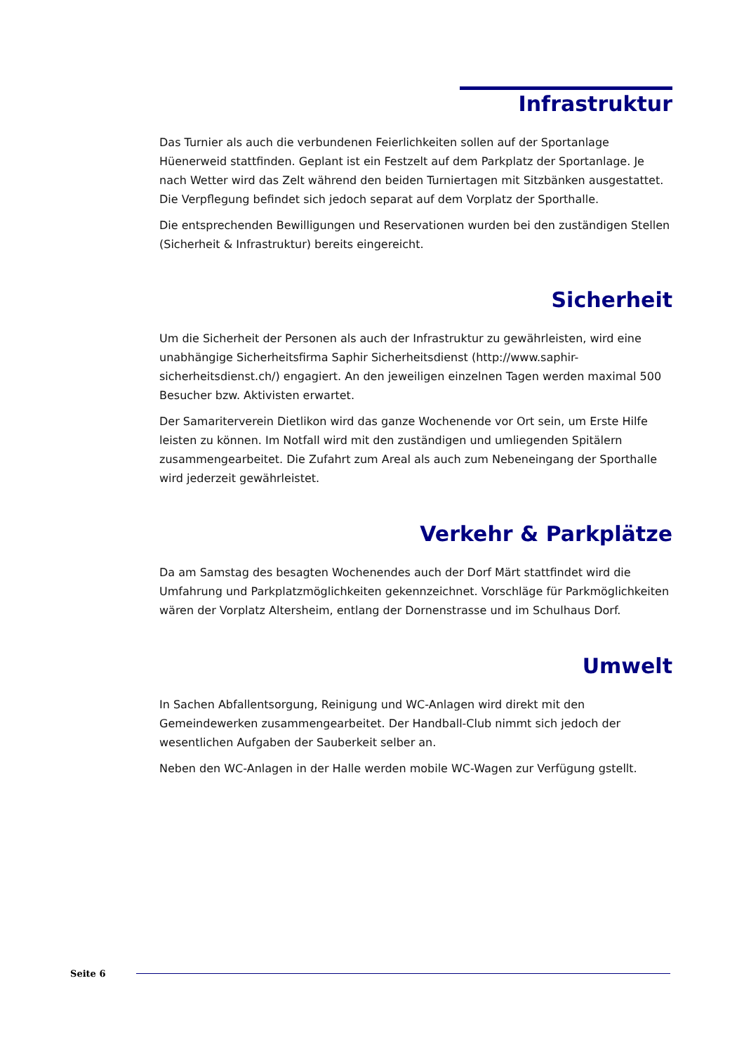Infrastruktur
Das Turnier als auch die verbundenen Feierlichkeiten sollen auf der Sportanlage Hüenerweid stattfinden. Geplant ist ein Festzelt auf dem Parkplatz der Sportanlage. Je nach Wetter wird das Zelt während den beiden Turniertagen mit Sitzbänken ausgestattet. Die Verpflegung befindet sich jedoch separat auf dem Vorplatz der Sporthalle.
Die entsprechenden Bewilligungen und Reservationen wurden bei den zuständigen Stellen (Sicherheit & Infrastruktur) bereits eingereicht.
Sicherheit
Um die Sicherheit der Personen als auch der Infrastruktur zu gewährleisten, wird eine unabhängige Sicherheitsfirma Saphir Sicherheitsdienst (http://www.saphir-sicherheitsdienst.ch/) engagiert. An den jeweiligen einzelnen Tagen werden maximal 500 Besucher bzw. Aktivisten erwartet.
Der Samariterverein Dietlikon wird das ganze Wochenende vor Ort sein, um Erste Hilfe leisten zu können. Im Notfall wird mit den zuständigen und umliegenden Spitälern zusammengearbeitet. Die Zufahrt zum Areal als auch zum Nebeneingang der Sporthalle wird jederzeit gewährleistet.
Verkehr & Parkplätze
Da am Samstag des besagten Wochenendes auch der Dorf Märt stattfindet wird die Umfahrung und Parkplatzmöglichkeiten gekennzeichnet. Vorschläge für Parkmöglichkeiten wären der Vorplatz Altersheim, entlang der Dornenstrasse und im Schulhaus Dorf.
Umwelt
In Sachen Abfallentsorgung, Reinigung und WC-Anlagen wird direkt mit den Gemeindewerken zusammengearbeitet. Der Handball-Club nimmt sich jedoch der wesentlichen Aufgaben der Sauberkeit selber an.
Neben den WC-Anlagen in der Halle werden mobile WC-Wagen zur Verfügung gstellt.
Seite 6